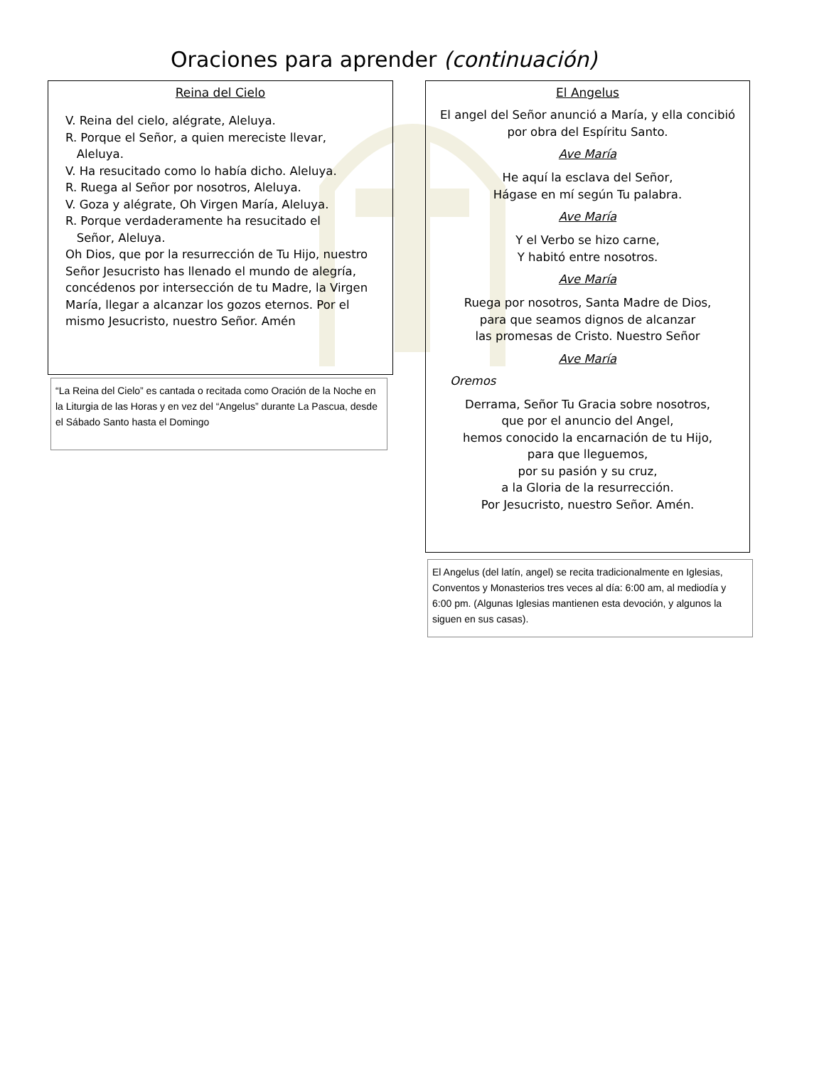Oraciones para aprender (continuación)
Reina del Cielo
V. Reina del cielo, alégrate, Aleluya.
R. Porque el Señor, a quien mereciste llevar,
Aleluya.
V. Ha resucitado como lo había dicho. Aleluya.
R. Ruega al Señor por nosotros, Aleluya.
V. Goza y alégrate, Oh Virgen María, Aleluya.
R. Porque verdaderamente ha resucitado el
Señor, Aleluya.
Oh Dios, que por la resurrección de Tu Hijo, nuestro Señor Jesucristo has llenado el mundo de alegría, concédenos por intersección de tu Madre, la Virgen María, llegar a alcanzar los gozos eternos. Por el mismo Jesucristo, nuestro Señor. Amén
“La Reina del Cielo” es cantada o recitada como Oración de la Noche en la Liturgia de las Horas y en vez del “Angelus” durante La Pascua, desde el Sábado Santo hasta el Domingo
El Angelus
El angel del Señor anunció a María, y ella concibió por obra del Espíritu Santo.
Ave María
He aquí la esclava del Señor,
Hágase en mí según Tu palabra.
Ave María
Y el Verbo se hizo carne,
Y habitó entre nosotros.
Ave María
Ruega por nosotros, Santa Madre de Dios,
para que seamos dignos de alcanzar
las promesas de Cristo. Nuestro Señor
Ave María
Oremos
Derrama, Señor Tu Gracia sobre nosotros,
que por el anuncio del Angel,
hemos conocido la encarnación de tu Hijo,
para que lleguemos,
por su pasión y su cruz,
a la Gloria de la resurrección.
Por Jesucristo, nuestro Señor. Amén.
El Angelus (del latín, angel) se recita tradicionalmente en Iglesias, Conventos y Monasterios tres veces al día: 6:00 am, al mediodía y 6:00 pm. (Algunas Iglesias mantienen esta devoción, y algunos la siguen en sus casas).